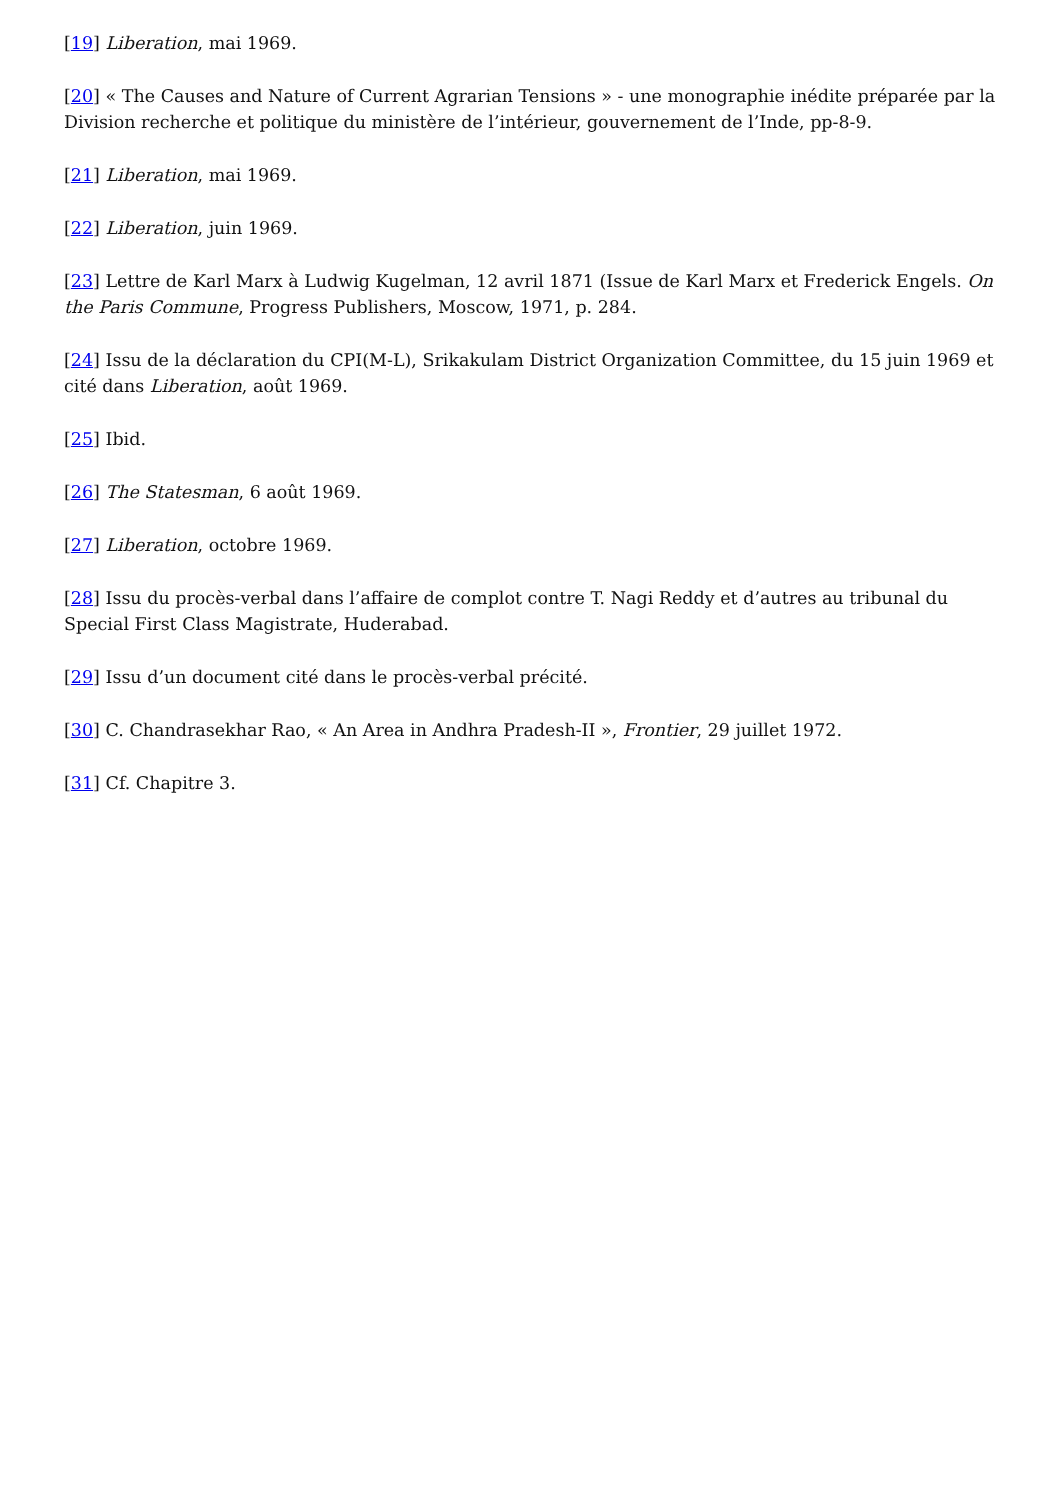[19] Liberation, mai 1969.
[20] « The Causes and Nature of Current Agrarian Tensions » - une monographie inédite préparée par la Division recherche et politique du ministère de l’intérieur, gouvernement de l’Inde, pp-8-9.
[21] Liberation, mai 1969.
[22] Liberation, juin 1969.
[23] Lettre de Karl Marx à Ludwig Kugelman, 12 avril 1871 (Issue de Karl Marx et Frederick Engels. On the Paris Commune, Progress Publishers, Moscow, 1971, p. 284.
[24] Issu de la déclaration du CPI(M-L), Srikakulam District Organization Committee, du 15 juin 1969 et cité dans Liberation, août 1969.
[25] Ibid.
[26] The Statesman, 6 août 1969.
[27] Liberation, octobre 1969.
[28] Issu du procès-verbal dans l’affaire de complot contre T. Nagi Reddy et d’autres au tribunal du Special First Class Magistrate, Huderabad.
[29] Issu d’un document cité dans le procès-verbal précité.
[30] C. Chandrasekhar Rao, « An Area in Andhra Pradesh-II », Frontier, 29 juillet 1972.
[31] Cf. Chapitre 3.